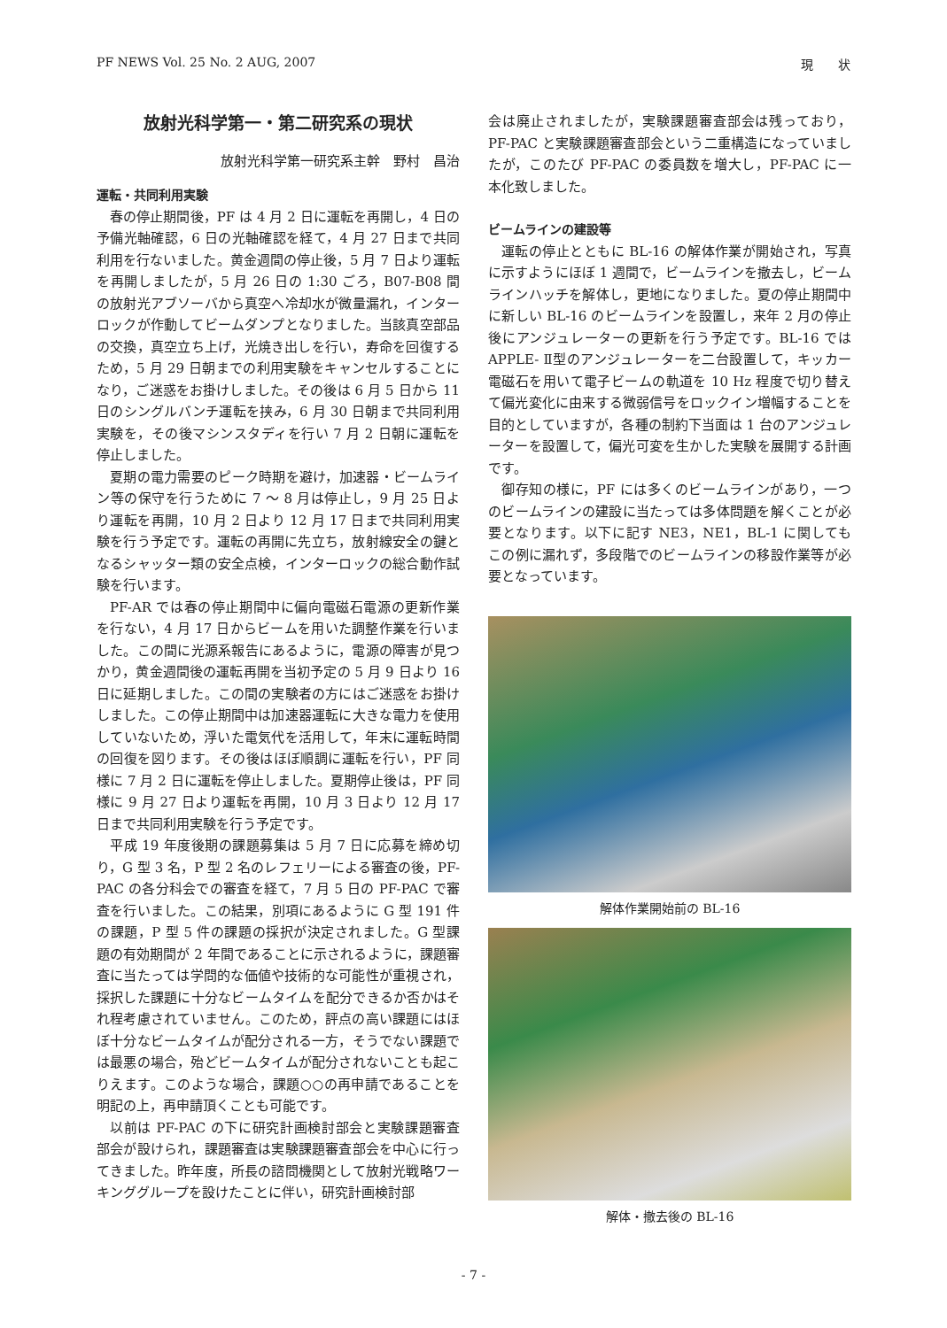PF NEWS Vol. 25 No. 2 AUG, 2007 現　　状
放射光科学第一・第二研究系の現状
放射光科学第一研究系主幹　野村　昌治
運転・共同利用実験
春の停止期間後，PF は 4 月 2 日に運転を再開し，4 日の予備光軸確認，6 日の光軸確認を経て，4 月 27 日まで共同利用を行ないました。黄金週間の停止後，5 月 7 日より運転を再開しましたが，5 月 26 日の 1:30 ごろ，B07-B08 間の放射光アブソーバから真空へ冷却水が微量漏れ，インターロックが作動してビームダンプとなりました。当該真空部品の交換，真空立ち上げ，光焼き出しを行い，寿命を回復するため，5 月 29 日朝までの利用実験をキャンセルすることになり，ご迷惑をお掛けしました。その後は 6 月 5 日から 11 日のシングルバンチ運転を挟み，6 月 30 日朝まで共同利用実験を，その後マシンスタディを行い 7 月 2 日朝に運転を停止しました。
夏期の電力需要のピーク時期を避け，加速器・ビームライン等の保守を行うために 7 〜 8 月は停止し，9 月 25 日より運転を再開，10 月 2 日より 12 月 17 日まで共同利用実験を行う予定です。運転の再開に先立ち，放射線安全の鍵となるシャッター類の安全点検，インターロックの総合動作試験を行います。
PF-AR では春の停止期間中に偏向電磁石電源の更新作業を行ない，4 月 17 日からビームを用いた調整作業を行いました。この間に光源系報告にあるように，電源の障害が見つかり，黄金週間後の運転再開を当初予定の 5 月 9 日より 16 日に延期しました。この間の実験者の方にはご迷惑をお掛けしました。この停止期間中は加速器運転に大きな電力を使用していないため，浮いた電気代を活用して，年末に運転時間の回復を図ります。その後はほぼ順調に運転を行い，PF 同様に 7 月 2 日に運転を停止しました。夏期停止後は，PF 同様に 9 月 27 日より運転を再開，10 月 3 日より 12 月 17 日まで共同利用実験を行う予定です。
平成 19 年度後期の課題募集は 5 月 7 日に応募を締め切り，G 型 3 名，P 型 2 名のレフェリーによる審査の後，PF-PAC の各分科会での審査を経て，7 月 5 日の PF-PAC で審査を行いました。この結果，別項にあるように G 型 191 件の課題，P 型 5 件の課題の採択が決定されました。G 型課題の有効期間が 2 年間であることに示されるように，課題審査に当たっては学問的な価値や技術的な可能性が重視され，採択した課題に十分なビームタイムを配分できるか否かはそれ程考慮されていません。このため，評点の高い課題にはほぼ十分なビームタイムが配分される一方，そうでない課題では最悪の場合，殆どビームタイムが配分されないことも起こりえます。このような場合，課題○○の再申請であることを明記の上，再申請頂くことも可能です。
以前は PF-PAC の下に研究計画検討部会と実験課題審査部会が設けられ，課題審査は実験課題審査部会を中心に行ってきました。昨年度，所長の諮問機関として放射光戦略ワーキンググループを設けたことに伴い，研究計画検討部
会は廃止されましたが，実験課題審査部会は残っており，PF-PAC と実験課題審査部会という二重構造になっていましたが，このたび PF-PAC の委員数を増大し，PF-PAC に一本化致しました。
ビームラインの建設等
運転の停止とともに BL-16 の解体作業が開始され，写真に示すようにほぼ 1 週間で，ビームラインを撤去し，ビームラインハッチを解体し，更地になりました。夏の停止期間中に新しい BL-16 のビームラインを設置し，来年 2 月の停止後にアンジュレーターの更新を行う予定です。BL-16 では APPLE- Ⅱ型のアンジュレーターを二台設置して，キッカー電磁石を用いて電子ビームの軌道を 10 Hz 程度で切り替えて偏光変化に由来する微弱信号をロックイン増幅することを目的としていますが，各種の制約下当面は 1 台のアンジュレーターを設置して，偏光可変を生かした実験を展開する計画です。
御存知の様に，PF には多くのビームラインがあり，一つのビームラインの建設に当たっては多体問題を解くことが必要となります。以下に記す NE3，NE1，BL-1 に関してもこの例に漏れず，多段階でのビームラインの移設作業等が必要となっています。
解体作業開始前の BL-16
解体・撤去後の BL-16
- 7 -